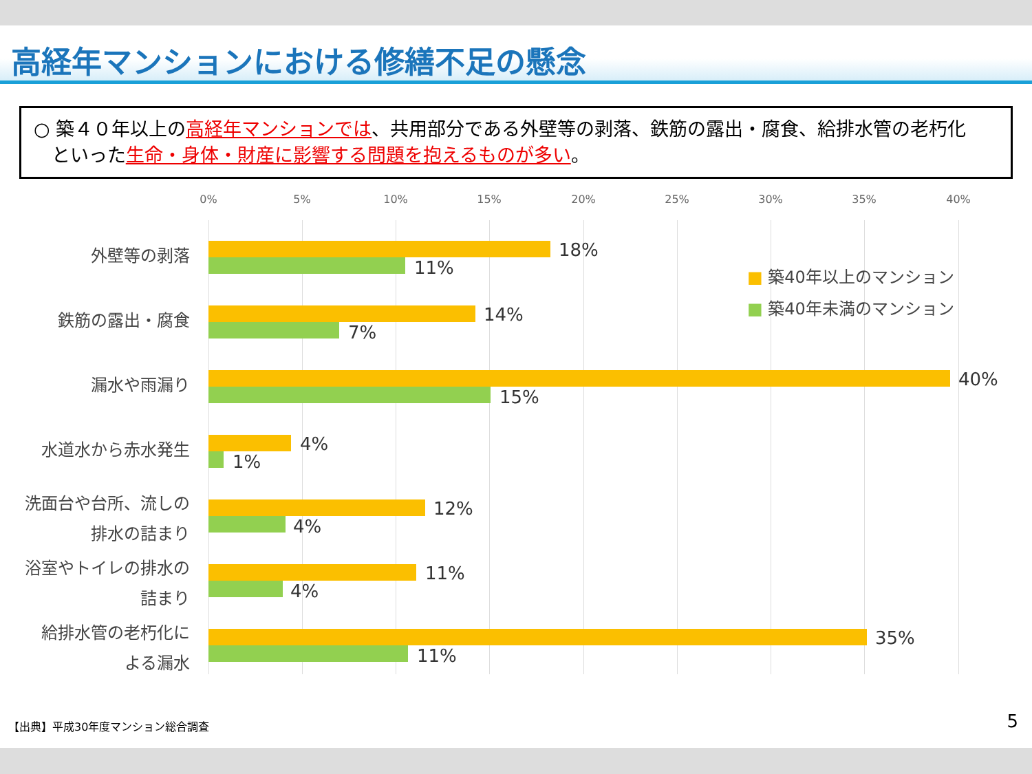高経年マンションにおける修繕不足の懸念
○ 築４０年以上の高経年マンションでは、共用部分である外壁等の剥落、鉄筋の露出・腐食、給排水管の老朽化
といった生命・身体・財産に影響する問題を抱えるものが多い。
0% 5% 10% 15% 20% 25% 30% 35% 40%
■ 築40年以上のマンション
■ 築40年未満のマンション
外壁等の剥落 18%
11%
鉄筋の露出・腐食 14%
7%
漏水や雨漏り 40%
15%
水道水から赤水発生 4%
1%
洗面台や台所、流しの
排水の詰まり
12%
4%
浴室やトイレの排水の
詰まり
11%
4%
給排水管の老朽化に
よる漏水
35%
11%
【出典】平成30年度マンション総合調査
5